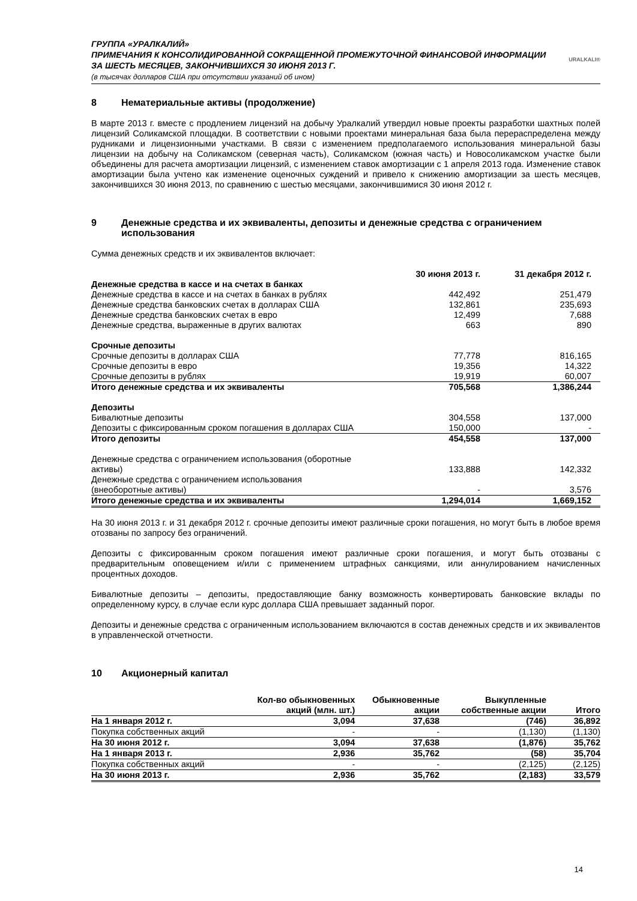ГРУППА «УРАЛКАЛИЙ»
ПРИМЕЧАНИЯ К КОНСОЛИДИРОВАННОЙ СОКРАЩЕННОЙ ПРОМЕЖУТОЧНОЙ ФИНАНСОВОЙ ИНФОРМАЦИИ
ЗА ШЕСТЬ МЕСЯЦЕВ, ЗАКОНЧИВШИХСЯ 30 ИЮНЯ 2013 Г.
(в тысячах долларов США при отсутствии указаний об ином)
URALKALI®
8 Нематериальные активы (продолжение)
В марте 2013 г. вместе с продлением лицензий на добычу Уралкалий утвердил новые проекты разработки шахтных полей лицензий Соликамской площадки. В соответствии с новыми проектами минеральная база была перераспределена между рудниками и лицензионными участками. В связи с изменением предполагаемого использования минеральной базы лицензии на добычу на Соликамском (северная часть), Соликамском (южная часть) и Новосоликамском участке были объединены для расчета амортизации лицензий, с изменением ставок амортизации с 1 апреля 2013 года. Изменение ставок амортизации была учтено как изменение оценочных суждений и привело к снижению амортизации за шесть месяцев, закончившихся 30 июня 2013, по сравнению с шестью месяцами, закончившимися 30 июня 2012 г.
9 Денежные средства и их эквиваленты, депозиты и денежные средства с ограничением использования
Сумма денежных средств и их эквивалентов включает:
| | 30 июня 2013 г. | 31 декабря 2012 г. | |
| --- | --- | --- | --- |
| Денежные средства в кассе и на счетах в банках | | | |
| Денежные средства в кассе и на счетах в банках в рублях | 442,492 | 251,479 | |
| Денежные средства банковских счетах в долларах США | 132,861 | 235,693 | |
| Денежные средства банковских счетах в евро | 12,499 | 7,688 | |
| Денежные средства, выраженные в других валютах | 663 | 890 | |
| Срочные депозиты | | | |
| Срочные депозиты в долларах США | 77,778 | 816,165 | |
| Срочные депозиты в евро | 19,356 | 14,322 | |
| Срочные депозиты в рублях | 19,919 | 60,007 | |
| Итого денежные средства и их эквиваленты | 705,568 | 1,386,244 | |
| Депозиты | | | |
| Бивалютные депозиты | 304,558 | 137,000 | |
| Депозиты с фиксированным сроком погашения в долларах США | 150,000 | - | |
| Итого депозиты | 454,558 | 137,000 | |
| Денежные средства с ограничением использования (оборотные активы) | 133,888 | 142,332 | |
| Денежные средства с ограничением использования (внеоборотные активы) | - | 3,576 | |
| Итого денежные средства и их эквиваленты | 1,294,014 | 1,669,152 | |
На 30 июня 2013 г. и 31 декабря 2012 г. срочные депозиты имеют различные сроки погашения, но могут быть в любое время отозваны по запросу без ограничений.
Депозиты с фиксированным сроком погашения имеют различные сроки погашения, и могут быть отозваны с предварительным оповещением и/или с применением штрафных санкциями, или аннулированием начисленных процентных доходов.
Бивалютные депозиты – депозиты, предоставляющие банку возможность конвертировать банковские вклады по определенному курсу, в случае если курс доллара США превышает заданный порог.
Депозиты и денежные средства с ограниченным использованием включаются в состав денежных средств и их эквивалентов в управленческой отчетности.
10 Акционерный капитал
| | Кол-во обыкновенных акций (млн. шт.) | Обыкновенные акции | Выкупленные собственные акции | Итого |
| На 1 января 2012 г. | 3,094 | 37,638 | (746) | 36,892 |
| Покупка собственных акций | - | - | (1,130) | (1,130) |
| На 30 июня 2012 г. | 3,094 | 37,638 | (1,876) | 35,762 |
| На 1 января 2013 г. | 2,936 | 35,762 | (58) | 35,704 |
| Покупка собственных акций | - | - | (2,125) | (2,125) |
| На 30 июня 2013 г. | 2,936 | 35,762 | (2,183) | 33,579 |
14